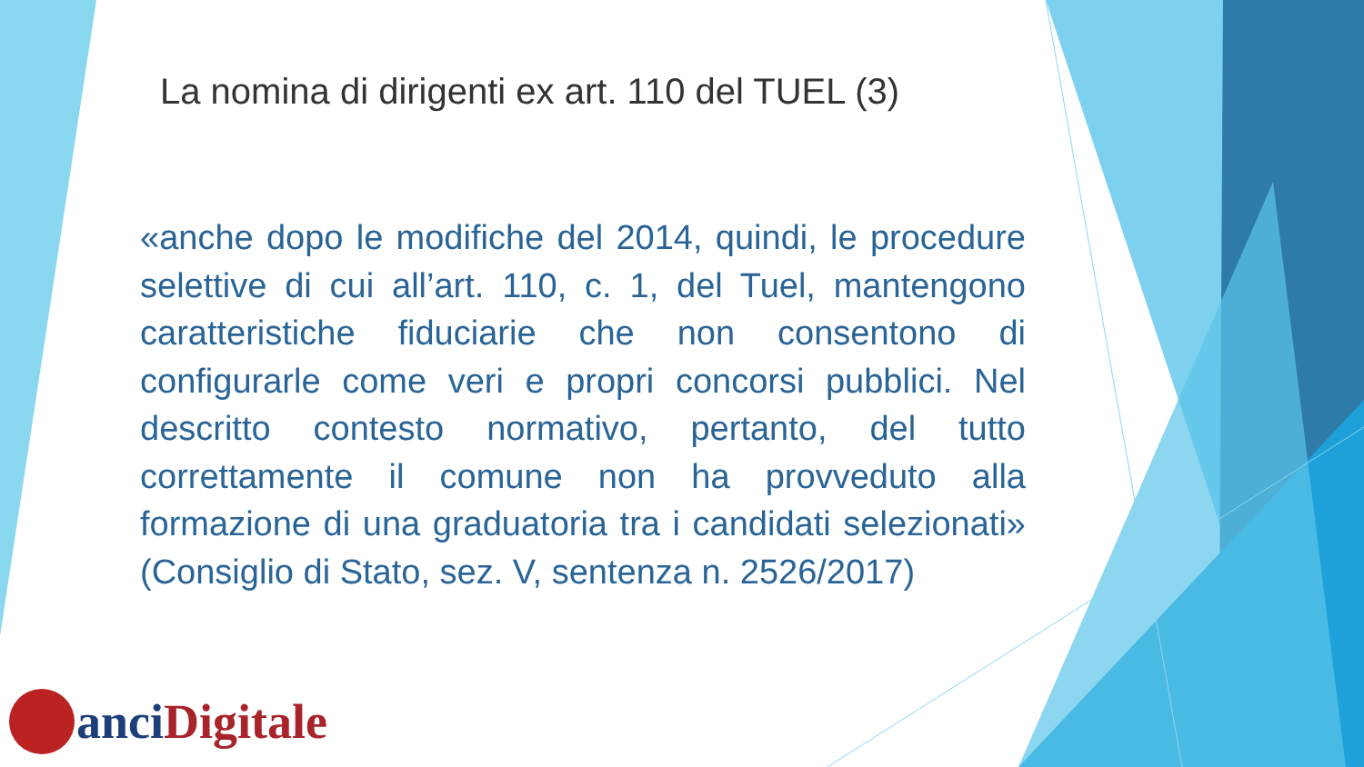La nomina di dirigenti ex art. 110 del TUEL (3)
«anche dopo le modifiche del 2014, quindi, le procedure selettive di cui all’art. 110, c. 1, del Tuel, mantengono caratteristiche fiduciarie che non consentono di configurarle come veri e propri concorsi pubblici. Nel descritto contesto normativo, pertanto, del tutto correttamente il comune non ha provveduto alla formazione di una graduatoria tra i candidati selezionati» (Consiglio di Stato, sez. V, sentenza n. 2526/2017)
anci Digitale